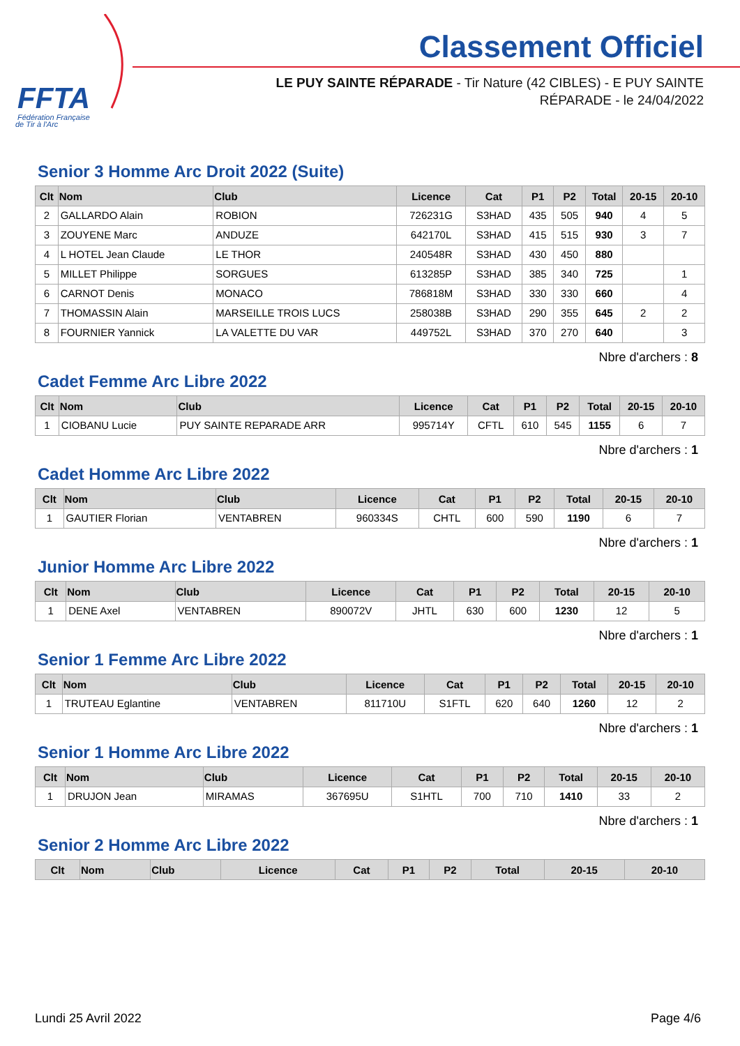FFTA
Fédération Française
de Tir à l'Arc
Classement Officiel
LE PUY SAINTE RÉPARADE - Tir Nature (42 CIBLES) - E PUY SAINTE RÉPARADE - le 24/04/2022
Senior 3 Homme Arc Droit 2022 (Suite)
| Clt | Nom | Club | Licence | Cat | P1 | P2 | Total | 20-15 | 20-10 |
| --- | --- | --- | --- | --- | --- | --- | --- | --- | --- |
| 2 | GALLARDO Alain | ROBION | 726231G | S3HAD | 435 | 505 | 940 | 4 | 5 |
| 3 | ZOUYENE Marc | ANDUZE | 642170L | S3HAD | 415 | 515 | 930 | 3 | 7 |
| 4 | L HOTEL Jean Claude | LE THOR | 240548R | S3HAD | 430 | 450 | 880 | | |
| 5 | MILLET Philippe | SORGUES | 613285P | S3HAD | 385 | 340 | 725 | | 1 |
| 6 | CARNOT Denis | MONACO | 786818M | S3HAD | 330 | 330 | 660 | | 4 |
| 7 | THOMASSIN Alain | MARSEILLE TROIS LUCS | 258038B | S3HAD | 290 | 355 | 645 | 2 | 2 |
| 8 | FOURNIER Yannick | LA VALETTE DU VAR | 449752L | S3HAD | 370 | 270 | 640 | | 3 |
Nbre d'archers : 8
Cadet Femme Arc Libre 2022
| Clt | Nom | Club | Licence | Cat | P1 | P2 | Total | 20-15 | 20-10 |
| --- | --- | --- | --- | --- | --- | --- | --- | --- | --- |
| 1 | CIOBANU Lucie | PUY SAINTE REPARADE ARR | 995714Y | CFTL | 610 | 545 | 1155 | 6 | 7 |
Nbre d'archers : 1
Cadet Homme Arc Libre 2022
| Clt | Nom | Club | Licence | Cat | P1 | P2 | Total | 20-15 | 20-10 |
| --- | --- | --- | --- | --- | --- | --- | --- | --- | --- |
| 1 | GAUTIER Florian | VENTABREN | 960334S | CHTL | 600 | 590 | 1190 | 6 | 7 |
Nbre d'archers : 1
Junior Homme Arc Libre 2022
| Clt | Nom | Club | Licence | Cat | P1 | P2 | Total | 20-15 | 20-10 |
| --- | --- | --- | --- | --- | --- | --- | --- | --- | --- |
| 1 | DENE Axel | VENTABREN | 890072V | JHTL | 630 | 600 | 1230 | 12 | 5 |
Nbre d'archers : 1
Senior 1 Femme Arc Libre 2022
| Clt | Nom | Club | Licence | Cat | P1 | P2 | Total | 20-15 | 20-10 |
| --- | --- | --- | --- | --- | --- | --- | --- | --- | --- |
| 1 | TRUTEAU Eglantine | VENTABREN | 811710U | S1FTL | 620 | 640 | 1260 | 12 | 2 |
Nbre d'archers : 1
Senior 1 Homme Arc Libre 2022
| Clt | Nom | Club | Licence | Cat | P1 | P2 | Total | 20-15 | 20-10 |
| --- | --- | --- | --- | --- | --- | --- | --- | --- | --- |
| 1 | DRUJON Jean | MIRAMAS | 367695U | S1HTL | 700 | 710 | 1410 | 33 | 2 |
Nbre d'archers : 1
Senior 2 Homme Arc Libre 2022
| Clt | Nom | Club | Licence | Cat | P1 | P2 | Total | 20-15 | 20-10 |
| --- | --- | --- | --- | --- | --- | --- | --- | --- | --- |
Lundi 25 Avril 2022 Page 4/6